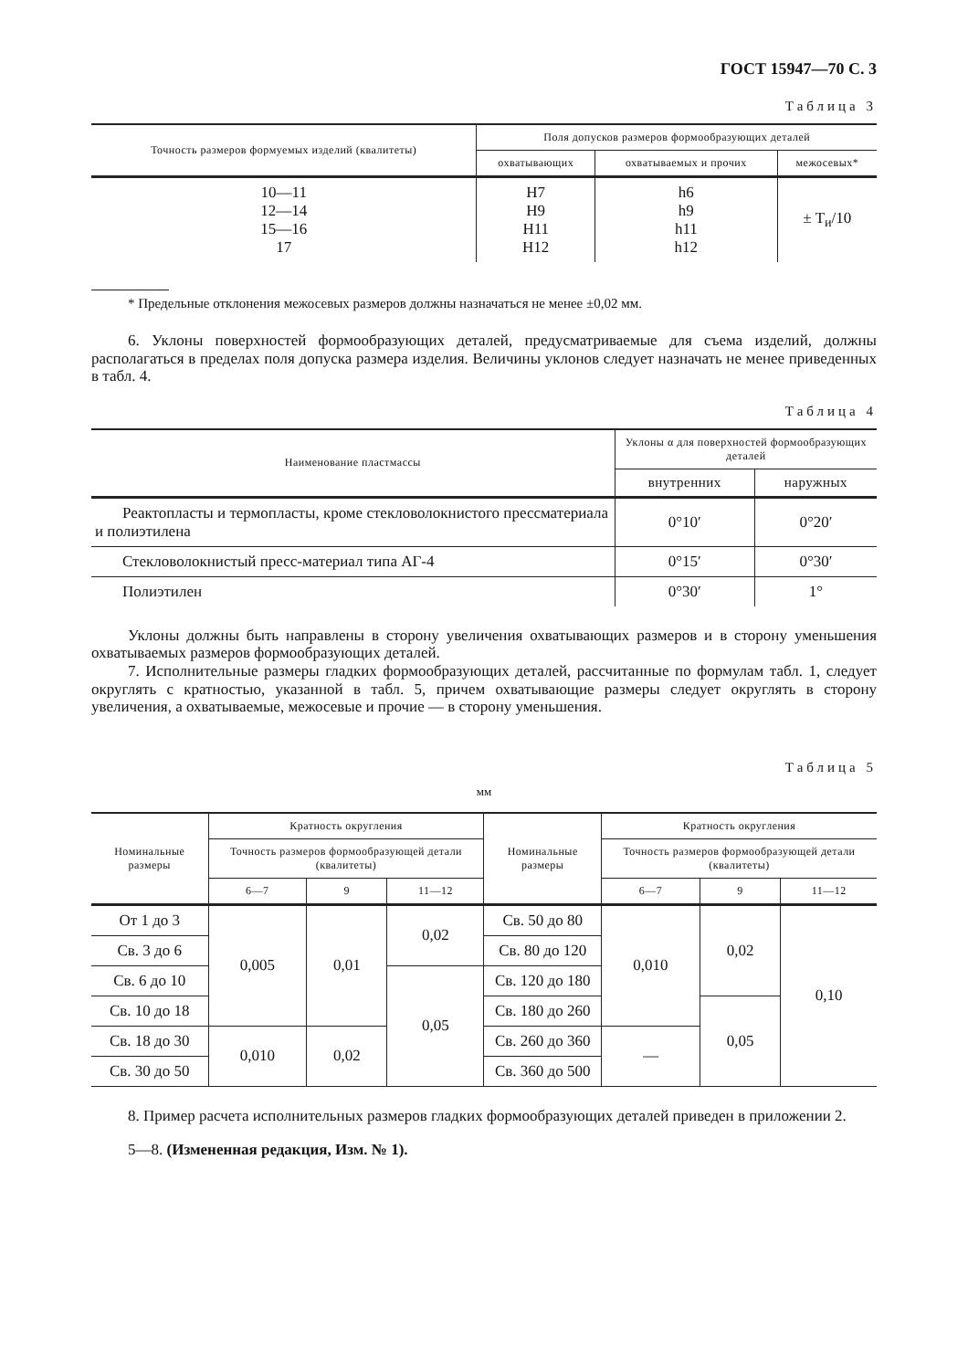ГОСТ 15947—70 С. 3
Таблица 3
| Точность размеров формуемых изделий (квалитеты) | Поля допусков размеров формообразующих деталей | | |
| --- | --- | --- | --- |
| | охватывающих | охватываемых и прочих | межосевых* |
| 10—11 12—14 15—16 17 | H7 H9 H11 H12 | h6 h9 h11 h12 | ± T<sub>и</sub>/10 |
* Предельные отклонения межосевых размеров должны назначаться не менее ±0,02 мм.
6. Уклоны поверхностей формообразующих деталей, предусматриваемые для съема изделий, должны располагаться в пределах поля допуска размера изделия. Величины уклонов следует назначать не менее приведенных в табл. 4.
Таблица 4
| Наименование пластмассы | Уклоны α для поверхностей формообразующих деталей | |
| --- | --- | --- |
| | внутренних | наружных |
| Реактопласты и термопласты, кроме стекловолокнистого прессматериала и полиэтилена | 0°10′ | 0°20′ |
| Стекловолокнистый пресс-материал типа АГ-4 | 0°15′ | 0°30′ |
| Полиэтилен | 0°30′ | 1° |
Уклоны должны быть направлены в сторону увеличения охватывающих размеров и в сторону уменьшения охватываемых размеров формообразующих деталей.
7. Исполнительные размеры гладких формообразующих деталей, рассчитанные по формулам табл. 1, следует округлять с кратностью, указанной в табл. 5, причем охватывающие размеры следует округлять в сторону увеличения, а охватываемые, межосевые и прочие — в сторону уменьшения.
Таблица 5
мм
| Номинальные размеры | Кратность округления | | | Номинальные размеры | Кратность округления | | |
| --- | --- | --- | --- | --- | --- | --- | --- |
| | Точность размеров формообразующей детали (квалитеты) | | | | Точность размеров формообразующей детали (квалитеты) | | |
| | 6—7 | 9 | 11—12 | | 6—7 | 9 | 11—12 |
| От 1 до 3 | 0,005 | 0,01 | 0,02 | Св. 50 до 80 | 0,010 | 0,02 | 0,10 |
| Св. 3 до 6 | | | | Св. 80 до 120 | | | |
| Св. 6 до 10 | | | 0,05 | Св. 120 до 180 | | | |
| Св. 10 до 18 | | | | Св. 180 до 260 | | 0,05 | |
| Св. 18 до 30 | 0,010 | 0,02 | | Св. 260 до 360 | — | | |
| Св. 30 до 50 | | | | Св. 360 до 500 | | | |
8. Пример расчета исполнительных размеров гладких формообразующих деталей приведен в приложении 2.
5—8. (Измененная редакция, Изм. № 1).